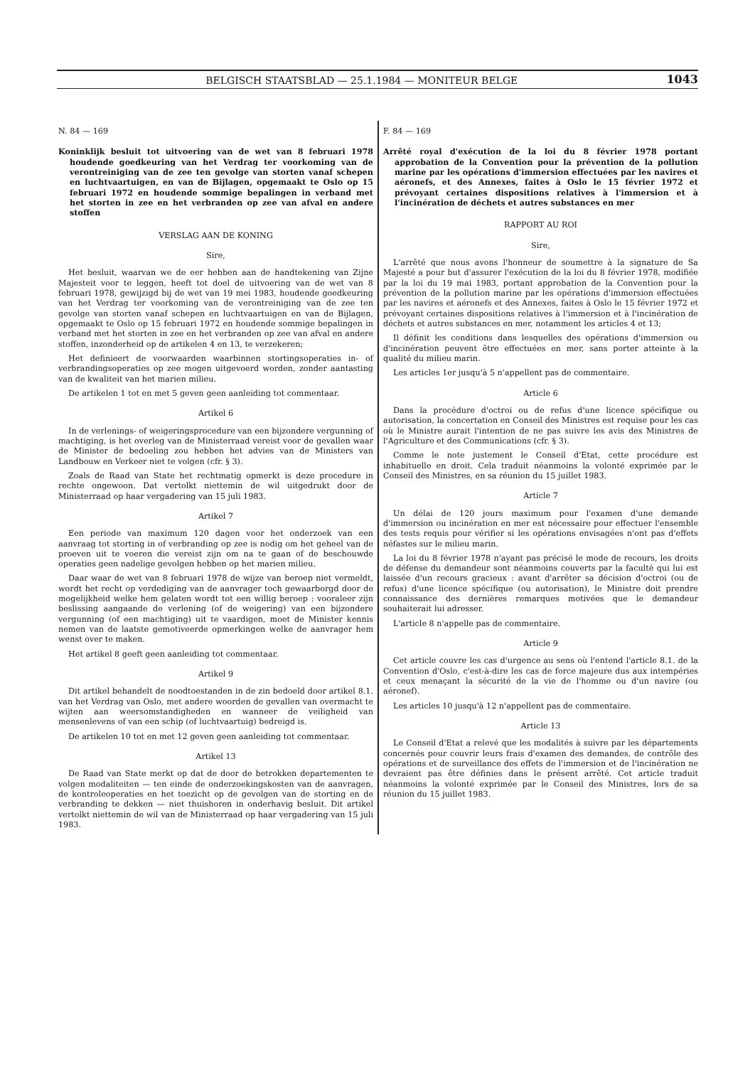BELGISCH STAATSBLAD — 25.1.1984 — MONITEUR BELGE 1043
N. 84 — 169
Koninklijk besluit tot uitvoering van de wet van 8 februari 1978 houdende goedkeuring van het Verdrag ter voorkoming van de verontreiniging van de zee ten gevolge van storten vanaf schepen en luchtvaartuigen, en van de Bijlagen, opgemaakt te Oslo op 15 februari 1972 en houdende sommige bepalingen in verband met het storten in zee en het verbranden op zee van afval en andere stoffen
VERSLAG AAN DE KONING
Sire,
Het besluit, waarvan we de eer hebben aan de handtekening van Zijne Majesteit voor te leggen, heeft tot doel de uitvoering van de wet van 8 februari 1978, gewijzigd bij de wet van 19 mei 1983, houdende goedkeuring van het Verdrag ter voorkoming van de verontreiniging van de zee ten gevolge van storten vanaf schepen en luchtvaartuigen en van de Bijlagen, opgemaakt te Oslo op 15 februari 1972 en houdende sommige bepalingen in verband met het storten in zee en het verbranden op zee van afval en andere stoffen, inzonderheid op de artikelen 4 en 13, te verzekeren;
Het definieert de voorwaarden waarbinnen stortingsoperaties in- of verbrandingsoperaties op zee mogen uitgevoerd worden, zonder aantasting van de kwaliteit van het marien milieu.
De artikelen 1 tot en met 5 geven geen aanleiding tot commentaar.
Artikel 6
In de verlenings- of weigeringsprocedure van een bijzondere vergunning of machtiging, is het overleg van de Ministerraad vereist voor de gevallen waar de Minister de bedoeling zou hebben het advies van de Ministers van Landbouw en Verkeer niet te volgen (cfr. § 3).
Zoals de Raad van State het rechtmatig opmerkt is deze procedure in rechte ongewoon. Dat vertolkt niettemin de wil uitgedrukt door de Ministerraad op haar vergadering van 15 juli 1983.
Artikel 7
Een periode van maximum 120 dagen voor het onderzoek van een aanvraag tot storting in of verbranding op zee is nodig om het geheel van de proeven uit te voeren die vereist zijn om na te gaan of de beschouwde operaties geen nadelige gevolgen hebben op het marien milieu.
Daar waar de wet van 8 februari 1978 de wijze van beroep niet vermeldt, wordt het recht op verdediging van de aanvrager toch gewaarborgd door de mogelijkheid welke hem gelaten wordt tot een willig beroep : vooraleer zijn beslissing aangaande de verlening (of de weigering) van een bijzondere vergunning (of een machtiging) uit te vaardigen, moet de Minister kennis nemen van de laatste gemotiveerde opmerkingen welke de aanvrager hem wenst over te maken.
Het artikel 8 geeft geen aanleiding tot commentaar.
Artikel 9
Dit artikel behandelt de noodtoestanden in de zin bedoeld door artikel 8.1. van het Verdrag van Oslo, met andere woorden de gevallen van overmacht te wijten aan weersomstandigheden en wanneer de veiligheid van mensenlevens of van een schip (of luchtvaartuig) bedreigd is.
De artikelen 10 tot en met 12 geven geen aanleiding tot commentaar.
Artikel 13
De Raad van State merkt op dat de door de betrokken departementen te volgen modaliteiten — ten einde de onderzoekingskosten van de aanvragen, de kontroleoperaties en het toezicht op de gevolgen van de storting en de verbranding te dekken — niet thuishoren in onderhavig besluit. Dit artikel vertolkt niettemin de wil van de Ministerraad op haar vergadering van 15 juli 1983.
F. 84 — 169
Arrêté royal d'exécution de la loi du 8 février 1978 portant approbation de la Convention pour la prévention de la pollution marine par les opérations d'immersion effectuées par les navires et aéronefs, et des Annexes, faites à Oslo le 15 février 1972 et prévoyant certaines dispositions relatives à l'immersion et à l'incinération de déchets et autres substances en mer
RAPPORT AU ROI
Sire,
L'arrêté que nous avons l'honneur de soumettre à la signature de Sa Majesté a pour but d'assurer l'exécution de la loi du 8 février 1978, modifiée par la loi du 19 mai 1983, portant approbation de la Convention pour la prévention de la pollution marine par les opérations d'immersion effectuées par les navires et aéronefs et des Annexes, faites à Oslo le 15 février 1972 et prévoyant certaines dispositions relatives à l'immersion et à l'incinération de déchets et autres substances en mer, notamment les articles 4 et 13;
Il définit les conditions dans lesquelles des opérations d'immersion ou d'incinération peuvent être effectuées en mer, sans porter atteinte à la qualité du milieu marin.
Les articles 1er jusqu'à 5 n'appellent pas de commentaire.
Article 6
Dans la procédure d'octroi ou de refus d'une licence spécifique ou autorisation, la concertation en Conseil des Ministres est requise pour les cas où le Ministre aurait l'intention de ne pas suivre les avis des Ministres de l'Agriculture et des Communications (cfr. § 3).
Comme le note justement le Conseil d'Etat, cette procédure est inhabituelle en droit. Cela traduit néanmoins la volonté exprimée par le Conseil des Ministres, en sa réunion du 15 juillet 1983.
Article 7
Un délai de 120 jours maximum pour l'examen d'une demande d'immersion ou incinération en mer est nécessaire pour effectuer l'ensemble des tests requis pour vérifier si les opérations envisagées n'ont pas d'effets néfastes sur le milieu marin.
La loi du 8 février 1978 n'ayant pas précisé le mode de recours, les droits de défense du demandeur sont néanmoins couverts par la faculté qui lui est laissée d'un recours gracieux : avant d'arrêter sa décision d'octroi (ou de refus) d'une licence spécifique (ou autorisation), le Ministre doit prendre connaissance des dernières remarques motivées que le demandeur souhaiterait lui adresser.
L'article 8 n'appelle pas de commentaire.
Article 9
Cet article couvre les cas d'urgence au sens où l'entend l'article 8.1. de la Convention d'Oslo, c'est-à-dire les cas de force majeure dus aux intempéries et ceux menaçant la sécurité de la vie de l'homme ou d'un navire (ou aéronef).
Les articles 10 jusqu'à 12 n'appellent pas de commentaire.
Article 13
Le Conseil d'Etat a relevé que les modalités à suivre par les départements concernés pour couvrir leurs frais d'examen des demandes, de contrôle des opérations et de surveillance des effets de l'immersion et de l'incinération ne devraient pas être définies dans le présent arrêté. Cet article traduit néanmoins la volonté exprimée par le Conseil des Ministres, lors de sa réunion du 15 juillet 1983.